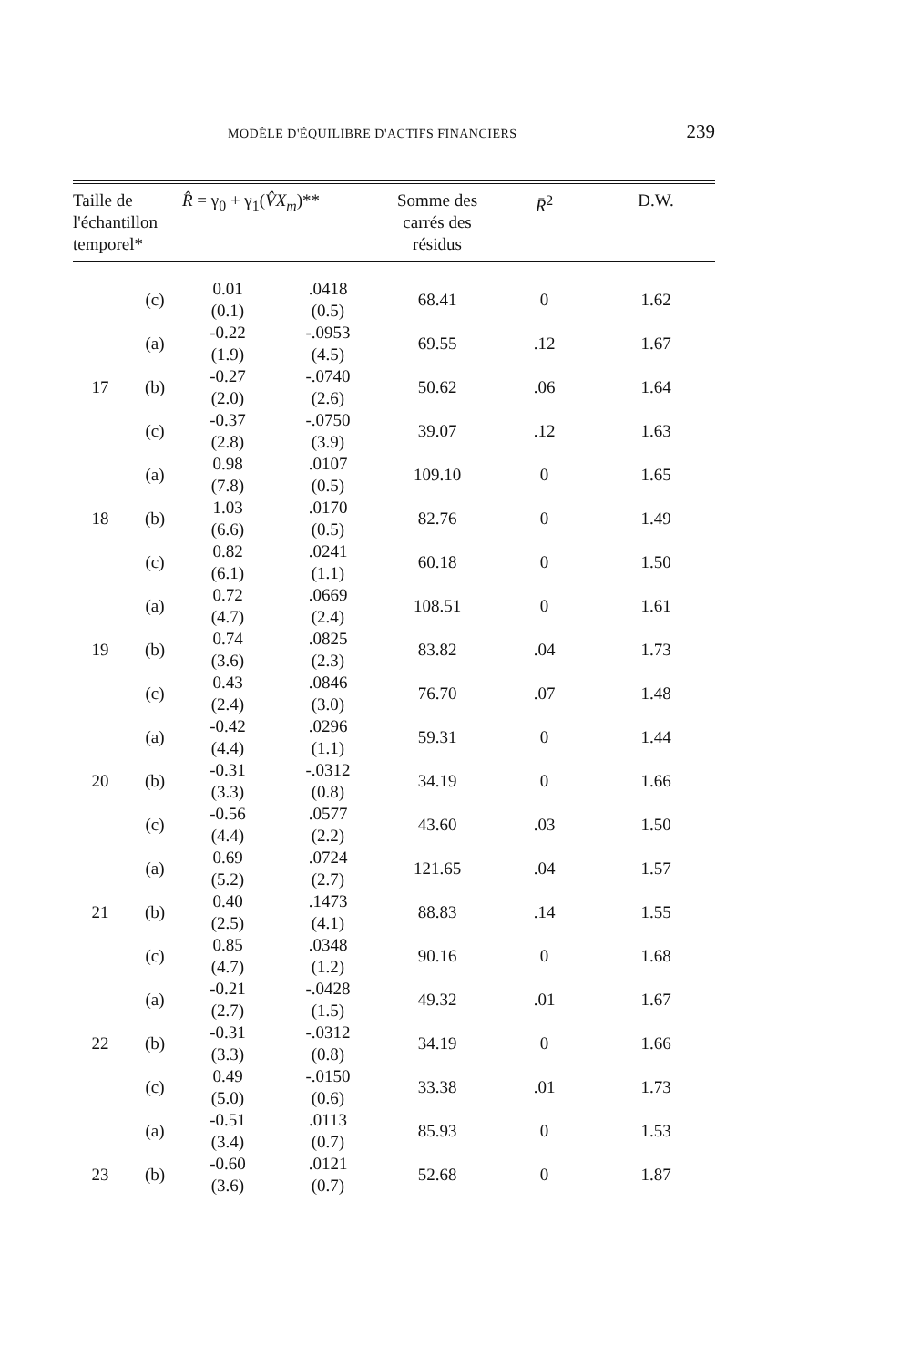MODÈLE D'ÉQUILIBRE D'ACTIFS FINANCIERS 239
| Taille de l'échantillon temporel* | | R̂ = γ<sub>0</sub> + γ<sub>1</sub>( V̂X<sub>m</sub> )** | | Somme des carrés des résidus | R̄<sup>2</sup> | D.W. |
| --- | --- | --- | --- | --- | --- | --- |
| | (c) | 0.01 (0.1) | .0418 (0.5) | 68.41 | 0 | 1.62 |
| | (a) | -0.22 (1.9) | -.0953 (4.5) | 69.55 | .12 | 1.67 |
| 17 | (b) | -0.27 (2.0) | -.0740 (2.6) | 50.62 | .06 | 1.64 |
| | (c) | -0.37 (2.8) | -.0750 (3.9) | 39.07 | .12 | 1.63 |
| | (a) | 0.98 (7.8) | .0107 (0.5) | 109.10 | 0 | 1.65 |
| 18 | (b) | 1.03 (6.6) | .0170 (0.5) | 82.76 | 0 | 1.49 |
| | (c) | 0.82 (6.1) | .0241 (1.1) | 60.18 | 0 | 1.50 |
| | (a) | 0.72 (4.7) | .0669 (2.4) | 108.51 | 0 | 1.61 |
| 19 | (b) | 0.74 (3.6) | .0825 (2.3) | 83.82 | .04 | 1.73 |
| | (c) | 0.43 (2.4) | .0846 (3.0) | 76.70 | .07 | 1.48 |
| | (a) | -0.42 (4.4) | .0296 (1.1) | 59.31 | 0 | 1.44 |
| 20 | (b) | -0.31 (3.3) | -.0312 (0.8) | 34.19 | 0 | 1.66 |
| | (c) | -0.56 (4.4) | .0577 (2.2) | 43.60 | .03 | 1.50 |
| | (a) | 0.69 (5.2) | .0724 (2.7) | 121.65 | .04 | 1.57 |
| 21 | (b) | 0.40 (2.5) | .1473 (4.1) | 88.83 | .14 | 1.55 |
| | (c) | 0.85 (4.7) | .0348 (1.2) | 90.16 | 0 | 1.68 |
| | (a) | -0.21 (2.7) | -.0428 (1.5) | 49.32 | .01 | 1.67 |
| 22 | (b) | -0.31 (3.3) | -.0312 (0.8) | 34.19 | 0 | 1.66 |
| | (c) | 0.49 (5.0) | -.0150 (0.6) | 33.38 | .01 | 1.73 |
| | (a) | -0.51 (3.4) | .0113 (0.7) | 85.93 | 0 | 1.53 |
| 23 | (b) | -0.60 (3.6) | .0121 (0.7) | 52.68 | 0 | 1.87 |